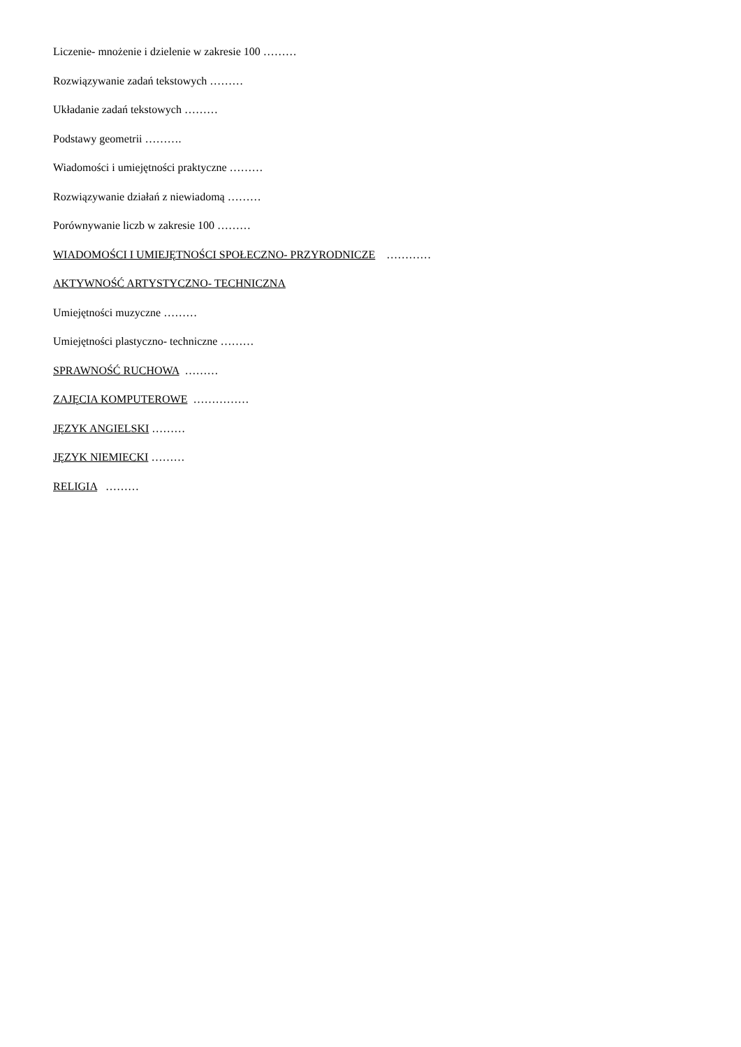Liczenie- mnożenie i dzielenie w zakresie 100 ………
Rozwiązywanie zadań tekstowych ………
Układanie zadań tekstowych ………
Podstawy geometrii ……….
Wiadomości i umiejętności praktyczne ………
Rozwiązywanie działań z niewiadomą ………
Porównywanie liczb w zakresie 100 ………
WIADOMOŚCI I UMIEJĘTNOŚCI SPOŁECZNO- PRZYRODNICZE …………
AKTYWNOŚĆ ARTYSTYCZNO- TECHNICZNA
Umiejętności muzyczne ………
Umiejętności plastyczno- techniczne ………
SPRAWNOŚĆ RUCHOWA ………
ZAJĘCIA KOMPUTEROWE ……………
JĘZYK ANGIELSKI ………
JĘZYK NIEMIECKI ………
RELIGIA ………